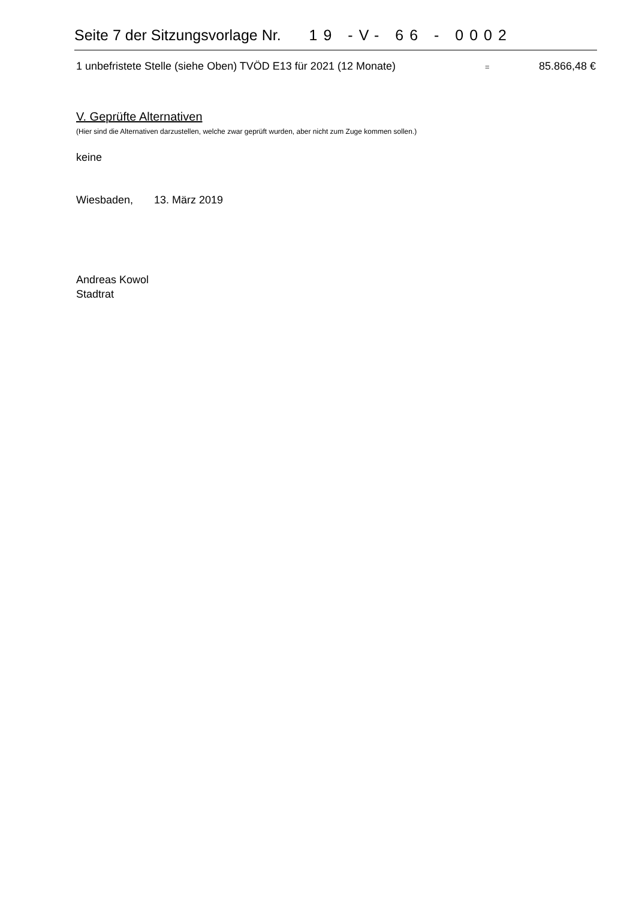Seite 7 der Sitzungsvorlage Nr. 19 -V- 66 - 0002
1 unbefristete Stelle (siehe Oben) TVÖD E13 für 2021 (12 Monate)
=
85.866,48 €
V. Geprüfte Alternativen
(Hier sind die Alternativen darzustellen, welche zwar geprüft wurden, aber nicht zum Zuge kommen sollen.)
keine
Wiesbaden, 13. März 2019
Andreas Kowol
Stadtrat